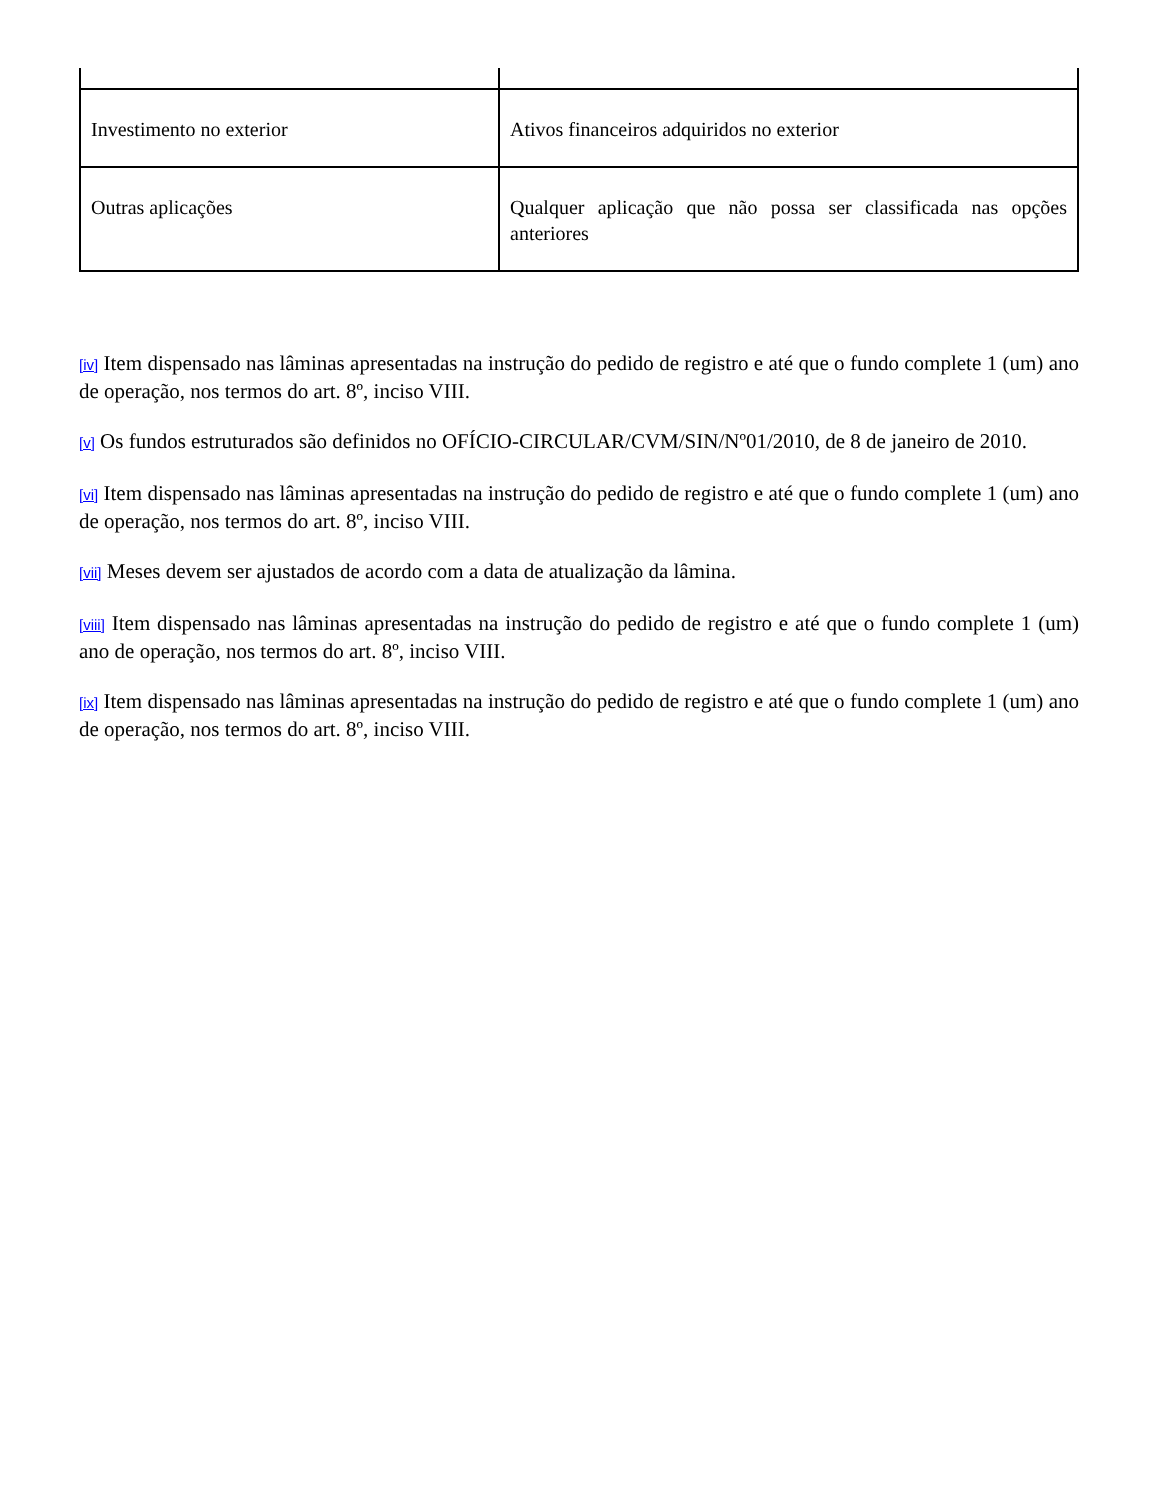| Investimento no exterior | Ativos financeiros adquiridos no exterior |
| Outras aplicações | Qualquer aplicação que não possa ser classificada nas opções anteriores |
[iv] Item dispensado nas lâminas apresentadas na instrução do pedido de registro e até que o fundo complete 1 (um) ano de operação, nos termos do art. 8º, inciso VIII.
[v] Os fundos estruturados são definidos no OFÍCIO-CIRCULAR/CVM/SIN/Nº01/2010, de 8 de janeiro de 2010.
[vi] Item dispensado nas lâminas apresentadas na instrução do pedido de registro e até que o fundo complete 1 (um) ano de operação, nos termos do art. 8º, inciso VIII.
[vii] Meses devem ser ajustados de acordo com a data de atualização da lâmina.
[viii] Item dispensado nas lâminas apresentadas na instrução do pedido de registro e até que o fundo complete 1 (um) ano de operação, nos termos do art. 8º, inciso VIII.
[ix] Item dispensado nas lâminas apresentadas na instrução do pedido de registro e até que o fundo complete 1 (um) ano de operação, nos termos do art. 8º, inciso VIII.